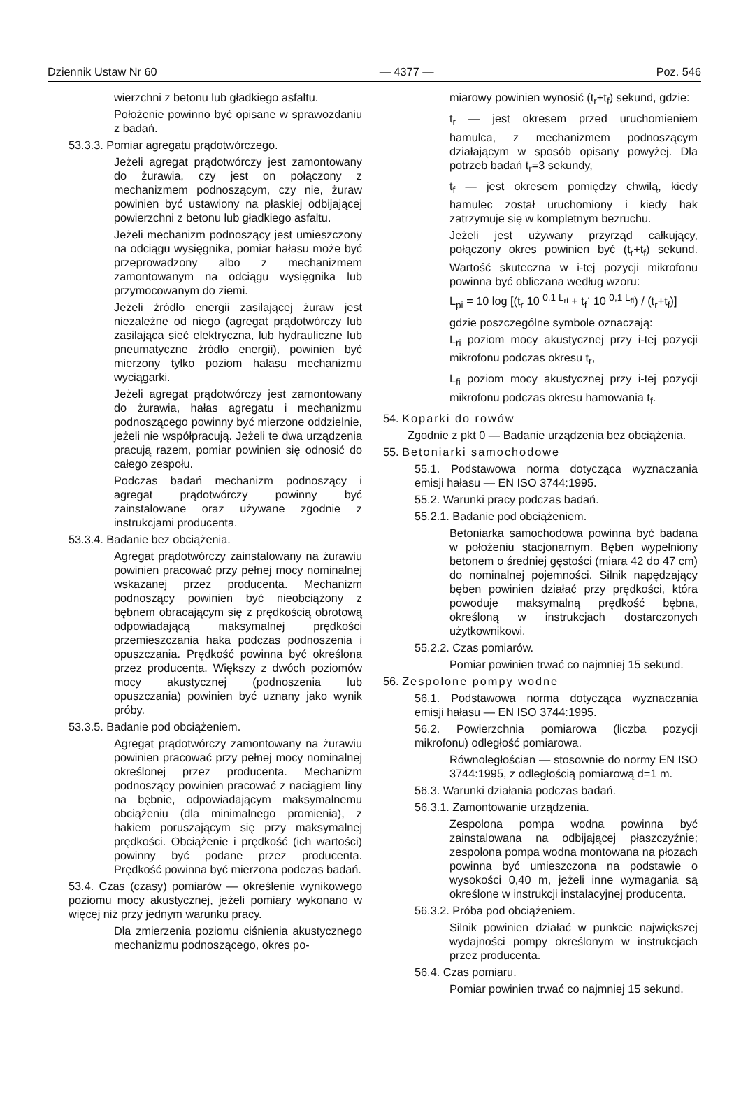Dziennik Ustaw Nr 60 — 4377 — Poz. 546
wierzchni z betonu lub gładkiego asfaltu.
Położenie powinno być opisane w sprawozdaniu z badań.
53.3.3. Pomiar agregatu prądotwórczego.
Jeżeli agregat prądotwórczy jest zamontowany do żurawia, czy jest on połączony z mechanizmem podnoszącym, czy nie, żuraw powinien być ustawiony na płaskiej odbijającej powierzchni z betonu lub gładkiego asfaltu.
Jeżeli mechanizm podnoszący jest umieszczony na odciągu wysięgnika, pomiar hałasu może być przeprowadzony albo z mechanizmem zamontowanym na odciągu wysięgnika lub przymocowanym do ziemi.
Jeżeli źródło energii zasilającej żuraw jest niezależne od niego (agregat prądotwórczy lub zasilająca sieć elektryczna, lub hydrauliczne lub pneumatyczne źródło energii), powinien być mierzony tylko poziom hałasu mechanizmu wyciągarki.
Jeżeli agregat prądotwórczy jest zamontowany do żurawia, hałas agregatu i mechanizmu podnoszącego powinny być mierzone oddzielnie, jeżeli nie współpracują. Jeżeli te dwa urządzenia pracują razem, pomiar powinien się odnosić do całego zespołu.
Podczas badań mechanizm podnoszący i agregat prądotwórczy powinny być zainstalowane oraz używane zgodnie z instrukcjami producenta.
53.3.4. Badanie bez obciążenia.
Agregat prądotwórczy zainstalowany na żurawiu powinien pracować przy pełnej mocy nominalnej wskazanej przez producenta. Mechanizm podnoszący powinien być nieobciążony z bębnem obracającym się z prędkością obrotową odpowiadającą maksymalnej prędkości przemieszczania haka podczas podnoszenia i opuszczania. Prędkość powinna być określona przez producenta. Większy z dwóch poziomów mocy akustycznej (podnoszenia lub opuszczania) powinien być uznany jako wynik próby.
53.3.5. Badanie pod obciążeniem.
Agregat prądotwórczy zamontowany na żurawiu powinien pracować przy pełnej mocy nominalnej określonej przez producenta. Mechanizm podnoszący powinien pracować z naciągiem liny na bębnie, odpowiadającym maksymalnemu obciążeniu (dla minimalnego promienia), z hakiem poruszającym się przy maksymalnej prędkości. Obciążenie i prędkość (ich wartości) powinny być podane przez producenta. Prędkość powinna być mierzona podczas badań.
53.4. Czas (czasy) pomiarów — określenie wynikowego poziomu mocy akustycznej, jeżeli pomiary wykonano w więcej niż przy jednym warunku pracy.
Dla zmierzenia poziomu ciśnienia akustycznego mechanizmu podnoszącego, okres po-
miarowy powinien wynosić (t<sub>r</sub>+t<sub>f</sub>) sekund, gdzie:
t<sub>r</sub> — jest okresem przed uruchomieniem hamulca, z mechanizmem podnoszącym działającym w sposób opisany powyżej. Dla potrzeb badań t<sub>r</sub>=3 sekundy,
t<sub>f</sub> — jest okresem pomiędzy chwilą, kiedy hamulec został uruchomiony i kiedy hak zatrzymuje się w kompletnym bezruchu.
Jeżeli jest używany przyrząd całkujący, połączony okres powinien być (t<sub>r</sub>+t<sub>f</sub>) sekund. Wartość skuteczna w i-tej pozycji mikrofonu powinna być obliczana według wzoru:
L<sub>pi</sub> = 10 log [(t<sub>r</sub> 10 <sup>0,1 L<sub>ri</sub></sup> + t<sub>f</sub><sup>·</sup> 10 <sup>0,1 L<sub>fi</sub></sup>) / (t<sub>r</sub>+t<sub>f</sub>)]
gdzie poszczególne symbole oznaczają:
L<sub>ri</sub> poziom mocy akustycznej przy i-tej pozycji mikrofonu podczas okresu t<sub>r</sub>,
L<sub>fi</sub> poziom mocy akustycznej przy i-tej pozycji mikrofonu podczas okresu hamowania t<sub>f</sub>.
54. Koparki do rowów
Zgodnie z pkt 0 — Badanie urządzenia bez obciążenia.
55. Betoniarki samochodowe
55.1. Podstawowa norma dotycząca wyznaczania emisji hałasu — EN ISO 3744:1995.
55.2. Warunki pracy podczas badań.
55.2.1. Badanie pod obciążeniem.
Betoniarka samochodowa powinna być badana w położeniu stacjonarnym. Bęben wypełniony betonem o średniej gęstości (miara 42 do 47 cm) do nominalnej pojemności. Silnik napędzający bęben powinien działać przy prędkości, która powoduje maksymalną prędkość bębna, określoną w instrukcjach dostarczonych użytkownikowi.
55.2.2. Czas pomiarów.
Pomiar powinien trwać co najmniej 15 sekund.
56. Zespolone pompy wodne
56.1. Podstawowa norma dotycząca wyznaczania emisji hałasu — EN ISO 3744:1995.
56.2. Powierzchnia pomiarowa (liczba pozycji mikrofonu) odległość pomiarowa.
Równoległościan — stosownie do normy EN ISO 3744:1995, z odległością pomiarową d=1 m.
56.3. Warunki działania podczas badań.
56.3.1. Zamontowanie urządzenia.
Zespolona pompa wodna powinna być zainstalowana na odbijającej płaszczyźnie; zespolona pompa wodna montowana na płozach powinna być umieszczona na podstawie o wysokości 0,40 m, jeżeli inne wymagania są określone w instrukcji instalacyjnej producenta.
56.3.2. Próba pod obciążeniem.
Silnik powinien działać w punkcie największej wydajności pompy określonym w instrukcjach przez producenta.
56.4. Czas pomiaru.
Pomiar powinien trwać co najmniej 15 sekund.